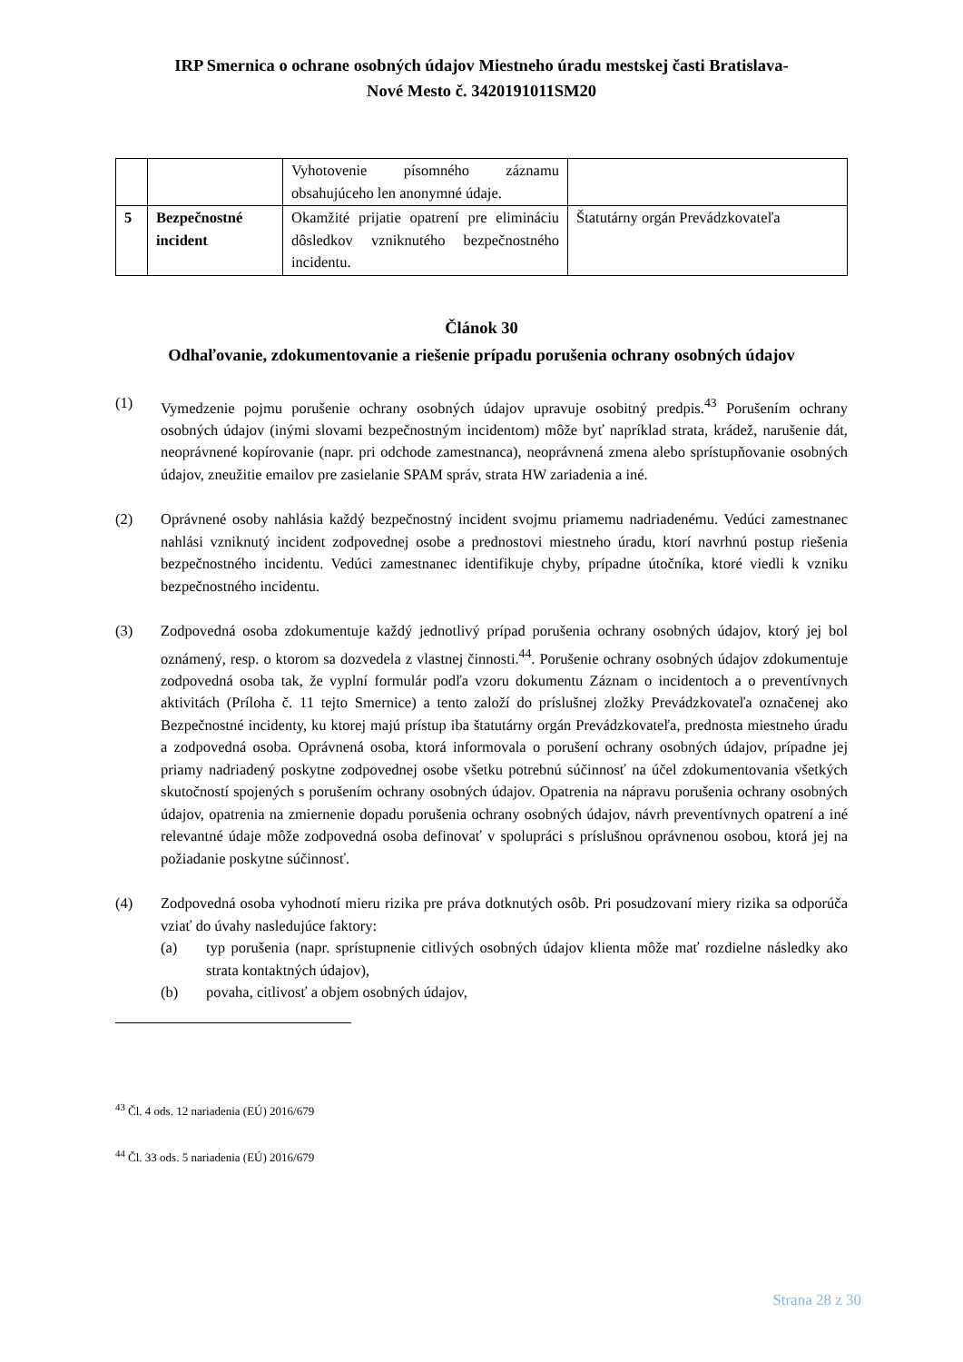IRP Smernica o ochrane osobných údajov Miestneho úradu mestskej časti Bratislava-
Nové Mesto č. 3420191011SM20
| | | Vyhotovenie písomného záznamu obsahujúceho len anonymné údaje. | |
| 5 | Bezpečnostné incident | Okamžité prijatie opatrení pre elimináciu dôsledkov vzniknutého bezpečnostného incidentu. | Štatutárny orgán Prevádzkovateľa |
Článok 30
Odhaľovanie, zdokumentovanie a riešenie prípadu porušenia ochrany osobných údajov
(1) Vymedzenie pojmu porušenie ochrany osobných údajov upravuje osobitný predpis.<sup>43</sup> Porušením ochrany osobných údajov (inými slovami bezpečnostným incidentom) môže byť napríklad strata, krádež, narušenie dát, neoprávnené kopírovanie (napr. pri odchode zamestnanca), neoprávnená zmena alebo sprístupňovanie osobných údajov, zneužitie emailov pre zasielanie SPAM správ, strata HW zariadenia a iné.
(2) Oprávnené osoby nahlásia každý bezpečnostný incident svojmu priamemu nadriadenému. Vedúci zamestnanec nahlási vzniknutý incident zodpovednej osobe a prednostovi miestneho úradu, ktorí navrhnú postup riešenia bezpečnostného incidentu. Vedúci zamestnanec identifikuje chyby, prípadne útočníka, ktoré viedli k vzniku bezpečnostného incidentu.
(3) Zodpovedná osoba zdokumentuje každý jednotlivý prípad porušenia ochrany osobných údajov, ktorý jej bol oznámený, resp. o ktorom sa dozvedela z vlastnej činnosti.<sup>44</sup>. Porušenie ochrany osobných údajov zdokumentuje zodpovedná osoba tak, že vyplní formulár podľa vzoru dokumentu Záznam o incidentoch a o preventívnych aktivitách (Príloha č. 11 tejto Smernice) a tento založí do príslušnej zložky Prevádzkovateľa označenej ako Bezpečnostné incidenty, ku ktorej majú prístup iba štatutárny orgán Prevádzkovateľa, prednosta miestneho úradu a zodpovedná osoba. Oprávnená osoba, ktorá informovala o porušení ochrany osobných údajov, prípadne jej priamy nadriadený poskytne zodpovednej osobe všetku potrebnú súčinnosť na účel zdokumentovania všetkých skutočností spojených s porušením ochrany osobných údajov. Opatrenia na nápravu porušenia ochrany osobných údajov, opatrenia na zmiernenie dopadu porušenia ochrany osobných údajov, návrh preventívnych opatrení a iné relevantné údaje môže zodpovedná osoba definovať v spolupráci s príslušnou oprávnenou osobou, ktorá jej na požiadanie poskytne súčinnosť.
(4) Zodpovedná osoba vyhodnotí mieru rizika pre práva dotknutých osôb. Pri posudzovaní miery rizika sa odporúča vziať do úvahy nasledujúce faktory:
(a) typ porušenia (napr. sprístupnenie citlivých osobných údajov klienta môže mať rozdielne následky ako strata kontaktných údajov),
(b) povaha, citlivosť a objem osobných údajov,
<sup>43</sup> Čl. 4 ods. 12 nariadenia (EÚ) 2016/679
<sup>44</sup> Čl. 33 ods. 5 nariadenia (EÚ) 2016/679
Strana 28 z 30